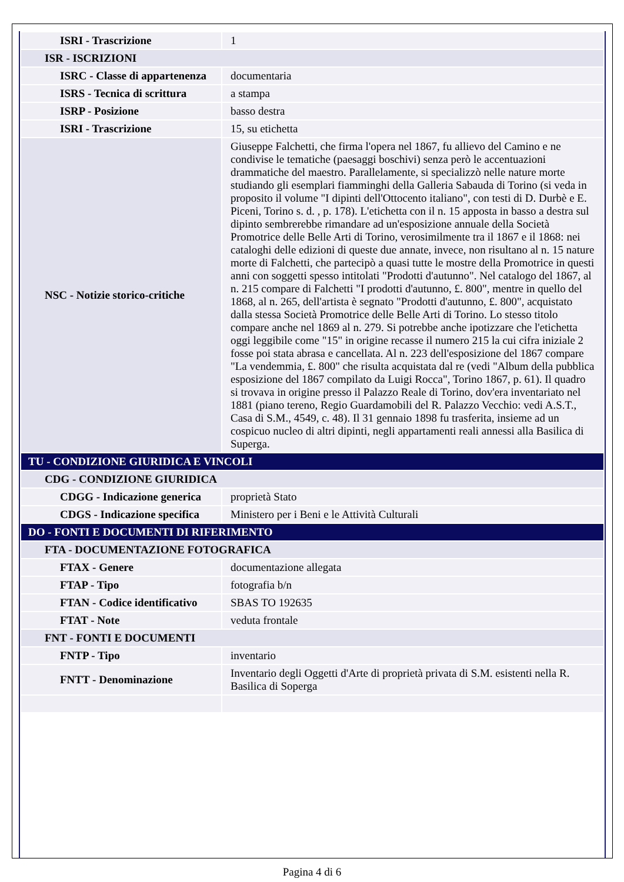| ISRI - Trascrizione | 1 |
| ISR - ISCRIZIONI | |
| ISRC - Classe di appartenenza | documentaria |
| ISRS - Tecnica di scrittura | a stampa |
| ISRP - Posizione | basso destra |
| ISRI - Trascrizione | 15, su etichetta |
| NSC - Notizie storico-critiche | Giuseppe Falchetti, che firma l'opera nel 1867, fu allievo del Camino e ne condivise le tematiche (paesaggi boschivi) senza però le accentuazioni drammatiche del maestro. Parallelamente, si specializzò nelle nature morte studiando gli esemplari fiamminghi della Galleria Sabauda di Torino (si veda in proposito il volume "I dipinti dell'Ottocento italiano", con testi di D. Durbè e E. Piceni, Torino s. d. , p. 178). L'etichetta con il n. 15 apposta in basso a destra sul dipinto sembrerebbe rimandare ad un'esposizione annuale della Società Promotrice delle Belle Arti di Torino, verosimilmente tra il 1867 e il 1868: nei cataloghi delle edizioni di queste due annate, invece, non risultano al n. 15 nature morte di Falchetti, che partecipò a quasi tutte le mostre della Promotrice in questi anni con soggetti spesso intitolati "Prodotti d'autunno". Nel catalogo del 1867, al n. 215 compare di Falchetti "I prodotti d'autunno, £. 800", mentre in quello del 1868, al n. 265, dell'artista è segnato "Prodotti d'autunno, £. 800", acquistato dalla stessa Società Promotrice delle Belle Arti di Torino. Lo stesso titolo compare anche nel 1869 al n. 279. Si potrebbe anche ipotizzare che l'etichetta oggi leggibile come "15" in origine recasse il numero 215 la cui cifra iniziale 2 fosse poi stata abrasa e cancellata. Al n. 223 dell'esposizione del 1867 compare "La vendemmia, £. 800" che risulta acquistata dal re (vedi "Album della pubblica esposizione del 1867 compilato da Luigi Rocca", Torino 1867, p. 61). Il quadro si trovava in origine presso il Palazzo Reale di Torino, dov'era inventariato nel 1881 (piano tereno, Regio Guardamobili del R. Palazzo Vecchio: vedi A.S.T., Casa di S.M., 4549, c. 48). Il 31 gennaio 1898 fu trasferita, insieme ad un cospicuo nucleo di altri dipinti, negli appartamenti reali annessi alla Basilica di Superga. |
| TU - CONDIZIONE GIURIDICA E VINCOLI | |
| CDG - CONDIZIONE GIURIDICA | |
| CDGG - Indicazione generica | proprietà Stato |
| CDGS - Indicazione specifica | Ministero per i Beni e le Attività Culturali |
| DO - FONTI E DOCUMENTI DI RIFERIMENTO | |
| FTA - DOCUMENTAZIONE FOTOGRAFICA | |
| FTAX - Genere | documentazione allegata |
| FTAP - Tipo | fotografia b/n |
| FTAN - Codice identificativo | SBAS TO 192635 |
| FTAT - Note | veduta frontale |
| FNT - FONTI E DOCUMENTI | |
| FNTP - Tipo | inventario |
| FNTT - Denominazione | Inventario degli Oggetti d'Arte di proprietà privata di S.M. esistenti nella R. Basilica di Soperga |
Pagina 4 di 6